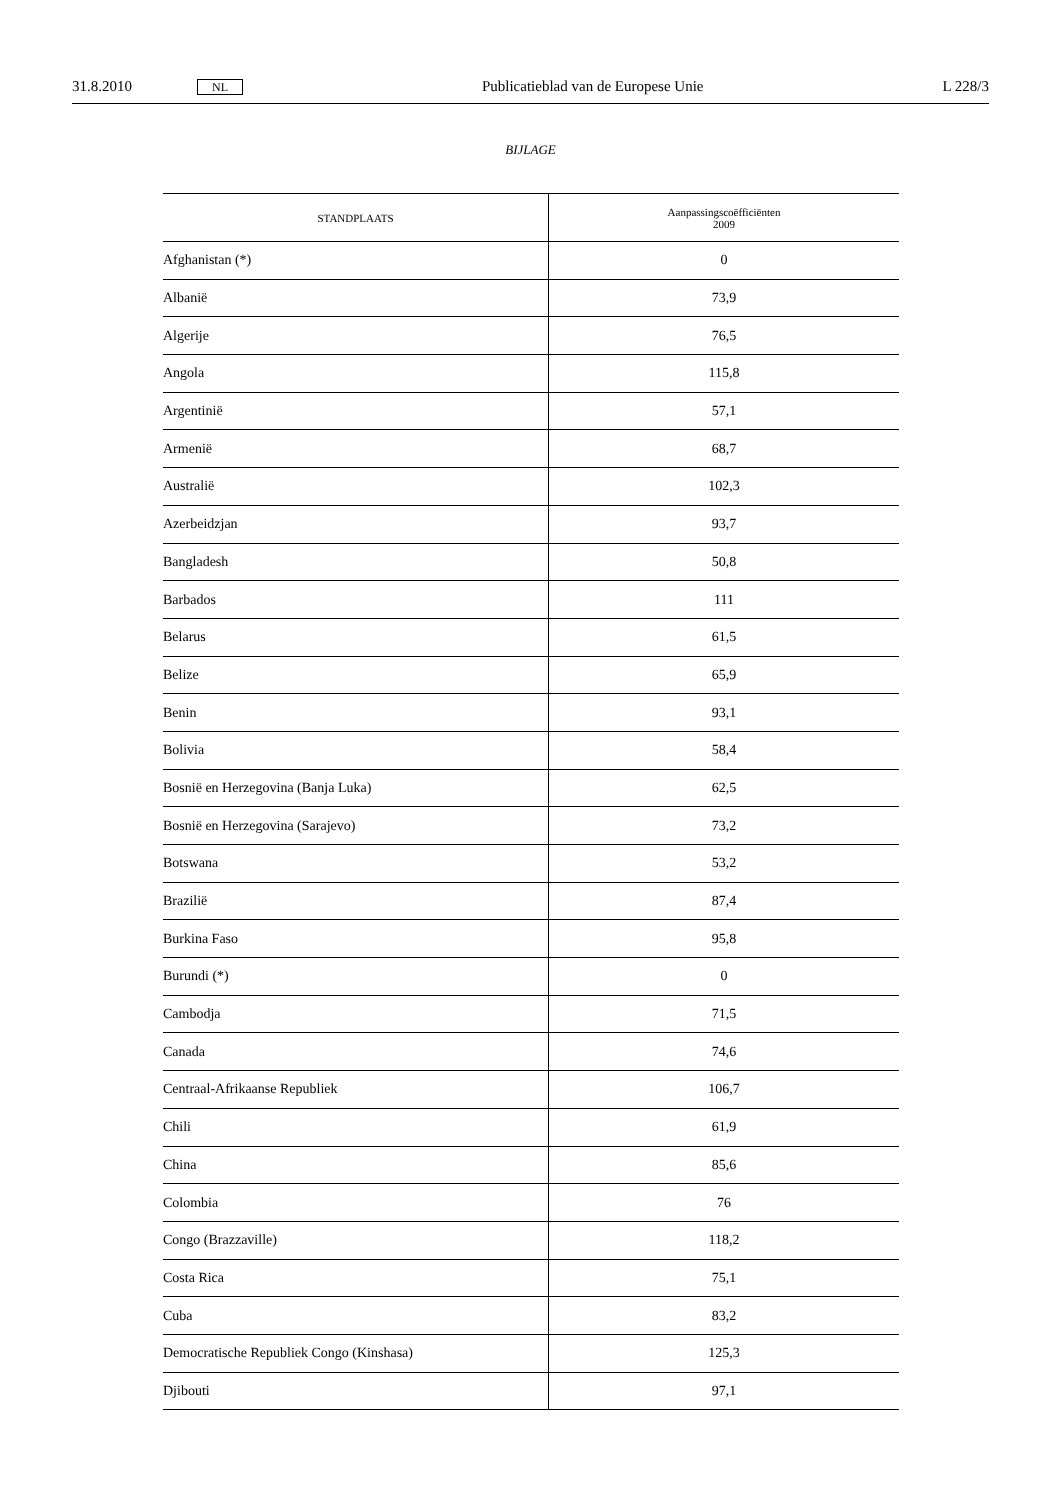31.8.2010 NL Publicatieblad van de Europese Unie L 228/3
BIJLAGE
| STANDPLAATS | Aanpassingscoëfficiënten 2009 |
| --- | --- |
| Afghanistan (*) | 0 |
| Albanië | 73,9 |
| Algerije | 76,5 |
| Angola | 115,8 |
| Argentinië | 57,1 |
| Armenië | 68,7 |
| Australië | 102,3 |
| Azerbeidzjan | 93,7 |
| Bangladesh | 50,8 |
| Barbados | 111 |
| Belarus | 61,5 |
| Belize | 65,9 |
| Benin | 93,1 |
| Bolivia | 58,4 |
| Bosnië en Herzegovina (Banja Luka) | 62,5 |
| Bosnië en Herzegovina (Sarajevo) | 73,2 |
| Botswana | 53,2 |
| Brazilië | 87,4 |
| Burkina Faso | 95,8 |
| Burundi (*) | 0 |
| Cambodja | 71,5 |
| Canada | 74,6 |
| Centraal-Afrikaanse Republiek | 106,7 |
| Chili | 61,9 |
| China | 85,6 |
| Colombia | 76 |
| Congo (Brazzaville) | 118,2 |
| Costa Rica | 75,1 |
| Cuba | 83,2 |
| Democratische Republiek Congo (Kinshasa) | 125,3 |
| Djibouti | 97,1 |